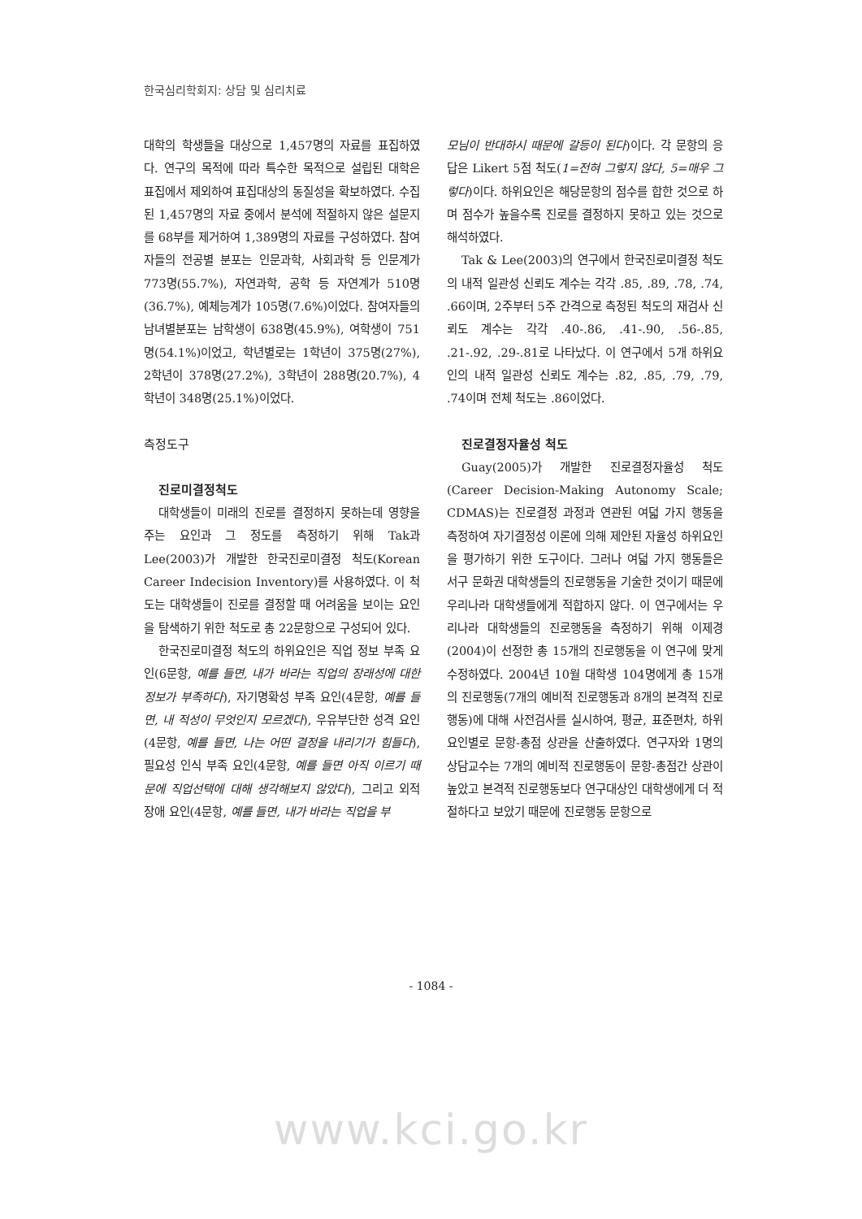한국심리학회지: 상담 및 심리치료
대학의 학생들을 대상으로 1,457명의 자료를 표집하였다. 연구의 목적에 따라 특수한 목적으로 설립된 대학은 표집에서 제외하여 표집대상의 동질성을 확보하였다. 수집된 1,457명의 자료 중에서 분석에 적절하지 않은 설문지를 68부를 제거하여 1,389명의 자료를 구성하였다. 참여자들의 전공별 분포는 인문과학, 사회과학 등 인문계가 773명(55.7%), 자연과학, 공학 등 자연계가 510명(36.7%), 예체능계가 105명(7.6%)이었다. 참여자들의 남녀별분포는 남학생이 638명(45.9%), 여학생이 751명(54.1%)이었고, 학년별로는 1학년이 375명(27%), 2학년이 378명(27.2%), 3학년이 288명(20.7%), 4학년이 348명(25.1%)이었다.
측정도구
진로미결정척도
대학생들이 미래의 진로를 결정하지 못하는데 영향을 주는 요인과 그 정도를 측정하기 위해 Tak과 Lee(2003)가 개발한 한국진로미결정 척도(Korean Career Indecision Inventory)를 사용하였다. 이 척도는 대학생들이 진로를 결정할 때 어려움을 보이는 요인을 탐색하기 위한 척도로 총 22문항으로 구성되어 있다.
한국진로미결정 척도의 하위요인은 직업 정보 부족 요인(6문항, 예를 들면, 내가 바라는 직업의 장래성에 대한 정보가 부족하다), 자기명확성 부족 요인(4문항, 예를 들면, 내 적성이 무엇인지 모르겠다), 우유부단한 성격 요인(4문항, 예를 들면, 나는 어떤 결정을 내리기가 힘들다), 필요성 인식 부족 요인(4문항, 예를 들면 아직 이르기 때문에 직업선택에 대해 생각해보지 않았다), 그리고 외적 장애 요인(4문항, 예를 들면, 내가 바라는 직업을 부
모님이 반대하시 때문에 갈등이 된다)이다. 각 문항의 응답은 Likert 5점 척도(1=전혀 그렇지 않다, 5=매우 그렇다)이다. 하위요인은 해당문항의 점수를 합한 것으로 하며 점수가 높을수록 진로를 결정하지 못하고 있는 것으로 해석하였다.
Tak & Lee(2003)의 연구에서 한국진로미결정 척도의 내적 일관성 신뢰도 계수는 각각 .85, .89, .78, .74, .66이며, 2주부터 5주 간격으로 측정된 척도의 재검사 신뢰도 계수는 각각 .40-.86, .41-.90, .56-.85, .21-.92, .29-.81로 나타났다. 이 연구에서 5개 하위요인의 내적 일관성 신뢰도 계수는 .82, .85, .79, .79, .74이며 전체 척도는 .86이었다.
진로결정자율성 척도
Guay(2005)가 개발한 진로결정자율성 척도(Career Decision-Making Autonomy Scale; CDMAS)는 진로결정 과정과 연관된 여덟 가지 행동을 측정하여 자기결정성 이론에 의해 제안된 자율성 하위요인을 평가하기 위한 도구이다. 그러나 여덟 가지 행동들은 서구 문화권 대학생들의 진로행동을 기술한 것이기 때문에 우리나라 대학생들에게 적합하지 않다. 이 연구에서는 우리나라 대학생들의 진로행동을 측정하기 위해 이제경(2004)이 선정한 총 15개의 진로행동을 이 연구에 맞게 수정하였다. 2004년 10월 대학생 104명에게 총 15개의 진로행동(7개의 예비적 진로행동과 8개의 본격적 진로행동)에 대해 사전검사를 실시하여, 평균, 표준편차, 하위요인별로 문항-총점 상관을 산출하였다. 연구자와 1명의 상담교수는 7개의 예비적 진로행동이 문항-총점간 상관이 높았고 본격적 진로행동보다 연구대상인 대학생에게 더 적절하다고 보았기 때문에 진로행동 문항으로
- 1084 -
www.kci.go.kr